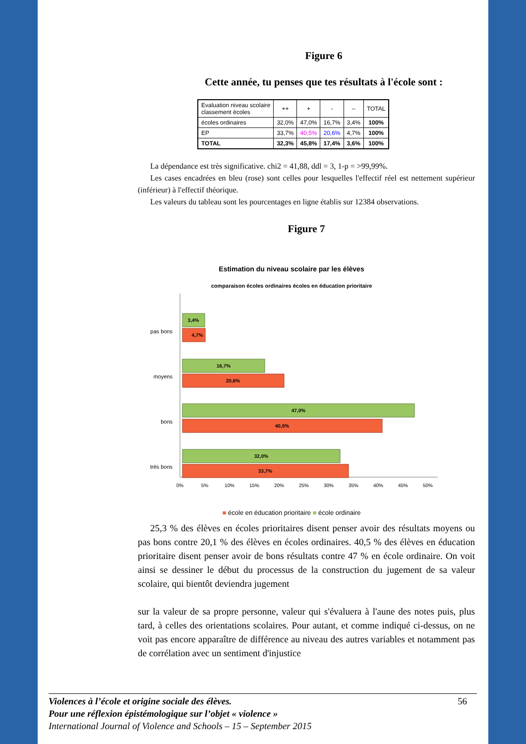Figure 6
Cette année, tu penses que tes résultats à l'école sont :
| Evaluation niveau scolaire classement écoles | ++ | + | - | -- | TOTAL |
| --- | --- | --- | --- | --- | --- |
| écoles ordinaires | 32,0% | 47,0% | 16,7% | 3,4% | 100% |
| EP | 33,7% | 40,5% | 20,6% | 4,7% | 100% |
| TOTAL | 32,3% | 45,8% | 17,4% | 3,6% | 100% |
La dépendance est très significative. chi2 = 41,88, ddl = 3, 1-p = >99,99%.
Les cases encadrées en bleu (rose) sont celles pour lesquelles l'effectif réel est nettement supérieur (inférieur) à l'effectif théorique.
Les valeurs du tableau sont les pourcentages en ligne établis sur 12384 observations.
Figure 7
Estimation du niveau scolaire par les élèves
comparaison écoles ordinaires écoles en éducation prioritaire
pas bons
moyens
bons
très bons
3,4%
4,7%
16,7%
20,6%
47,0%
40,5%
32,0%
33,7%
0%
5%
10%
15%
20%
25%
30%
35%
40%
45%
50%
■ école en éducation prioritaire ■ école ordinaire
25,3 % des élèves en écoles prioritaires disent penser avoir des résultats moyens ou pas bons contre 20,1 % des élèves en écoles ordinaires. 40,5 % des élèves en éducation prioritaire disent penser avoir de bons résultats contre 47 % en école ordinaire. On voit ainsi se dessiner le début du processus de la construction du jugement de sa valeur scolaire, qui bientôt deviendra jugement
sur la valeur de sa propre personne, valeur qui s'évaluera à l'aune des notes puis, plus tard, à celles des orientations scolaires. Pour autant, et comme indiqué ci-dessus, on ne voit pas encore apparaître de différence au niveau des autres variables et notamment pas de corrélation avec un sentiment d'injustice
Violences à l’école et origine sociale des élèves. 56
Pour une réflexion épistémologique sur l’objet « violence »
International Journal of Violence and Schools – 15 – September 2015